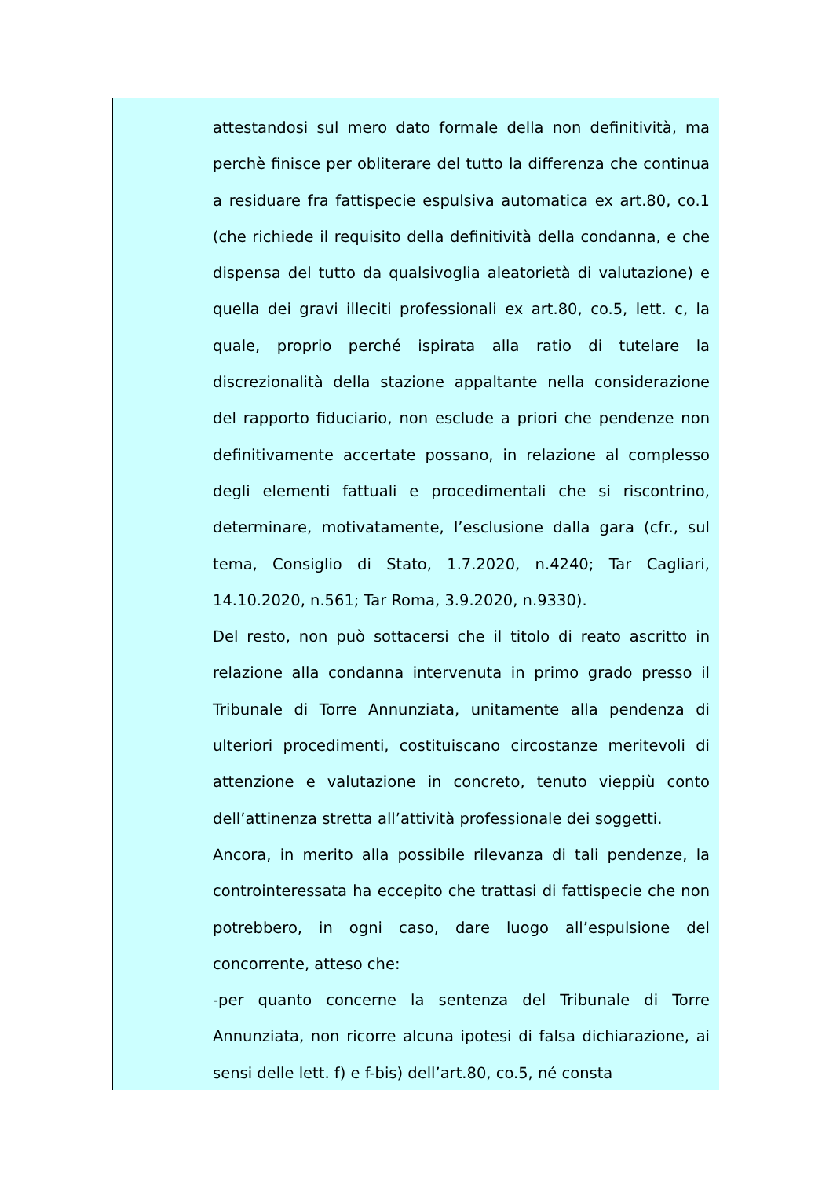attestandosi sul mero dato formale della non definitività, ma perchè finisce per obliterare del tutto la differenza che continua a residuare fra fattispecie espulsiva automatica ex art.80, co.1 (che richiede il requisito della definitività della condanna, e che dispensa del tutto da qualsivoglia aleatorietà di valutazione) e quella dei gravi illeciti professionali ex art.80, co.5, lett. c, la quale, proprio perché ispirata alla ratio di tutelare la discrezionalità della stazione appaltante nella considerazione del rapporto fiduciario, non esclude a priori che pendenze non definitivamente accertate possano, in relazione al complesso degli elementi fattuali e procedimentali che si riscontrino, determinare, motivatamente, l’esclusione dalla gara (cfr., sul tema, Consiglio di Stato, 1.7.2020, n.4240; Tar Cagliari, 14.10.2020, n.561; Tar Roma, 3.9.2020, n.9330).
Del resto, non può sottacersi che il titolo di reato ascritto in relazione alla condanna intervenuta in primo grado presso il Tribunale di Torre Annunziata, unitamente alla pendenza di ulteriori procedimenti, costituiscano circostanze meritevoli di attenzione e valutazione in concreto, tenuto vieppiù conto dell’attinenza stretta all’attività professionale dei soggetti.
Ancora, in merito alla possibile rilevanza di tali pendenze, la controinteressata ha eccepito che trattasi di fattispecie che non potrebbero, in ogni caso, dare luogo all’espulsione del concorrente, atteso che:
-per quanto concerne la sentenza del Tribunale di Torre Annunziata, non ricorre alcuna ipotesi di falsa dichiarazione, ai sensi delle lett. f) e f-bis) dell’art.80, co.5, né consta